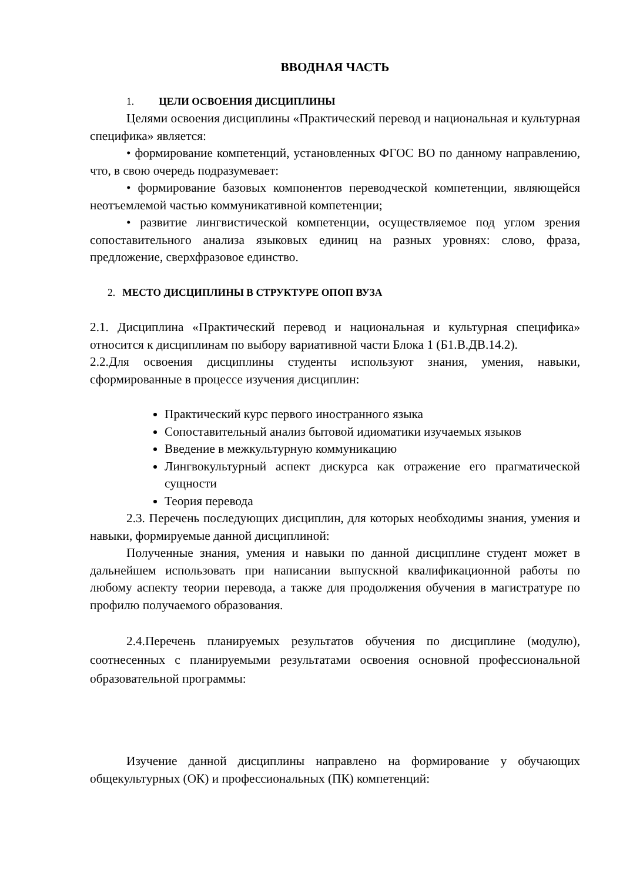ВВОДНАЯ ЧАСТЬ
1. ЦЕЛИ ОСВОЕНИЯ ДИСЦИПЛИНЫ
Целями освоения дисциплины «Практический перевод и национальная и культурная специфика» является:
• формирование компетенций, установленных ФГОС ВО по данному направлению, что, в свою очередь подразумевает:
• формирование базовых компонентов переводческой компетенции, являющейся неотъемлемой частью коммуникативной компетенции;
• развитие лингвистической компетенции, осуществляемое под углом зрения сопоставительного анализа языковых единиц на разных уровнях: слово, фраза, предложение, сверхфразовое единство.
2. МЕСТО ДИСЦИПЛИНЫ В СТРУКТУРЕ ОПОП ВУЗА
2.1. Дисциплина «Практический перевод и национальная и культурная специфика» относится к дисциплинам по выбору вариативной части Блока 1 (Б1.В.ДВ.14.2).
2.2.Для освоения дисциплины студенты используют знания, умения, навыки, сформированные в процессе изучения дисциплин:
Практический курс первого иностранного языка
Сопоставительный анализ бытовой идиоматики изучаемых языков
Введение в межкультурную коммуникацию
Лингвокультурный аспект дискурса как отражение его прагматической сущности
Теория перевода
2.3. Перечень последующих дисциплин, для которых необходимы знания, умения и навыки, формируемые данной дисциплиной:
Полученные знания, умения и навыки по данной дисциплине студент может в дальнейшем использовать при написании выпускной квалификационной работы по любому аспекту теории перевода, а также для продолжения обучения в магистратуре по профилю получаемого образования.
2.4.Перечень планируемых результатов обучения по дисциплине (модулю), соотнесенных с планируемыми результатами освоения основной профессиональной образовательной программы:
Изучение данной дисциплины направлено на формирование у обучающих общекультурных (ОК) и профессиональных (ПК) компетенций: